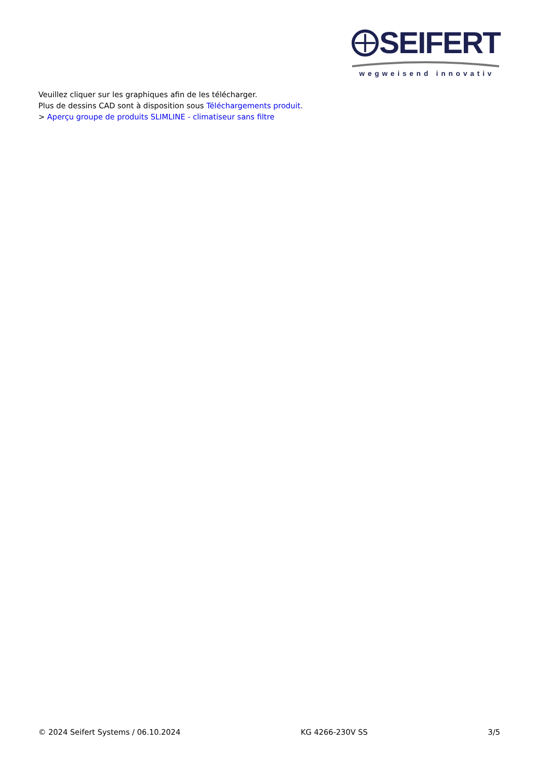SEIFERT
wegweisend innovativ
Veuillez cliquer sur les graphiques afin de les télécharger.
Plus de dessins CAD sont à disposition sous Téléchargements produit.
> Aperçu groupe de produits SLIMLINE - climatiseur sans filtre
© 2024 Seifert Systems / 06.10.2024 KG 4266-230V SS 3/5